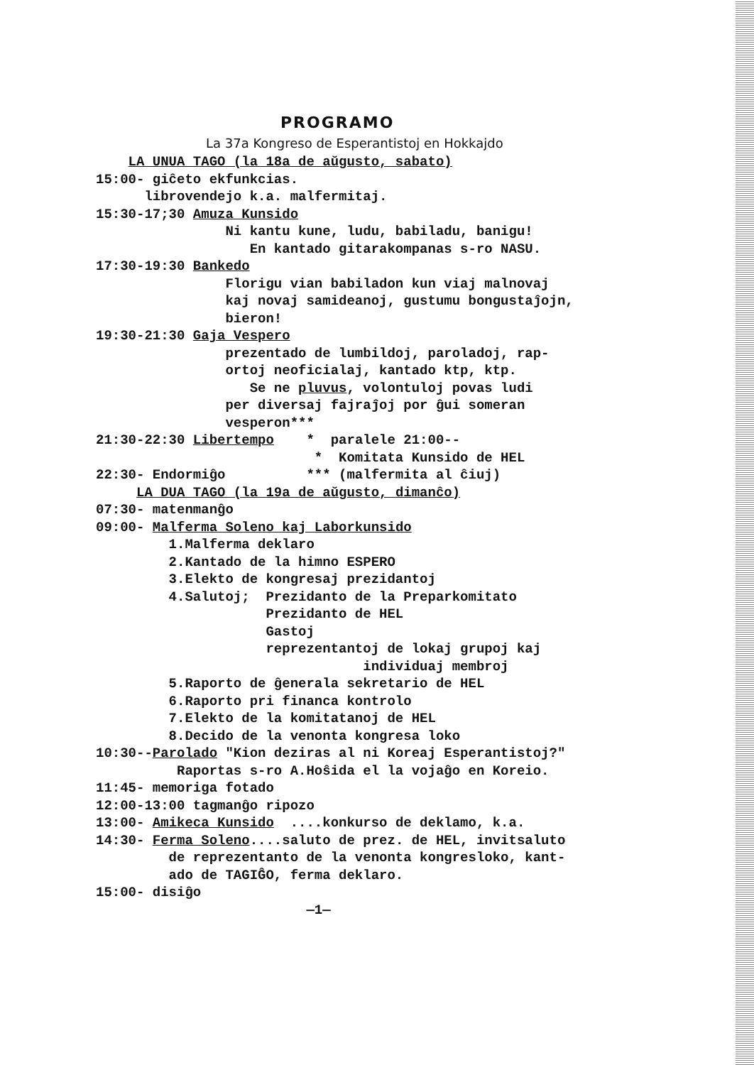PROGRAMO
La 37a Kongreso de Esperantistoj en Hokkajdo
LA UNUA TAGO (la 18a de aŭgusto, sabato)
15:00- giĉeto ekfunkcias.
librovendejo k.a. malfermitaj.
15:30-17;30 Amuza Kunsido
Ni kantu kune, ludu, babiladu, banigu!
En kantado gitarakompanas s-ro NASU.
17:30-19:30 Bankedo
Florigu vian babiladon kun viaj malnovaj
kaj novaj samideanoj, gustumu bongustaĵojn,
bieron!
19:30-21:30 Gaja Vespero
prezentado de lumbildoj, paroladoj, rap-
ortoj neoficialaj, kantado ktp, ktp.
Se ne pluvus, volontuloj povas ludi
per diversaj fajraĵoj por ĝui someran
vesperon***
21:30-22:30 Libertempo * paralele 21:00--
* Komitata Kunsido de HEL
22:30- Endormiĝo *** (malfermita al ĉiuj)
LA DUA TAGO (la 19a de aŭgusto, dimanĉo)
07:30- matenmanĝo
09:00- Malferma Soleno kaj Laborkunsido
1.Malferma deklaro
2.Kantado de la himno ESPERO
3.Elekto de kongresaj prezidantoj
4.Salutoj; Prezidanto de la Preparkomitato
Prezidanto de HEL
Gastoj
reprezentantoj de lokaj grupoj kaj
individuaj membroj
5.Raporto de ĝenerala sekretario de HEL
6.Raporto pri financa kontrolo
7.Elekto de la komitatanoj de HEL
8.Decido de la venonta kongresa loko
10:30--Parolado "Kion deziras al ni Koreaj Esperantistoj?"
Raportas s-ro A.Hoŝida el la vojaĝo en Koreio.
11:45- memoriga fotado
12:00-13:00 tagmanĝo ripozo
13:00- Amikeca Kunsido ....konkurso de deklamo, k.a.
14:30- Ferma Soleno....saluto de prez. de HEL, invitsaluto
de reprezentanto de la venonta kongresloko, kant-
ado de TAGIĜO, ferma deklaro.
15:00- disiĝo
—1—